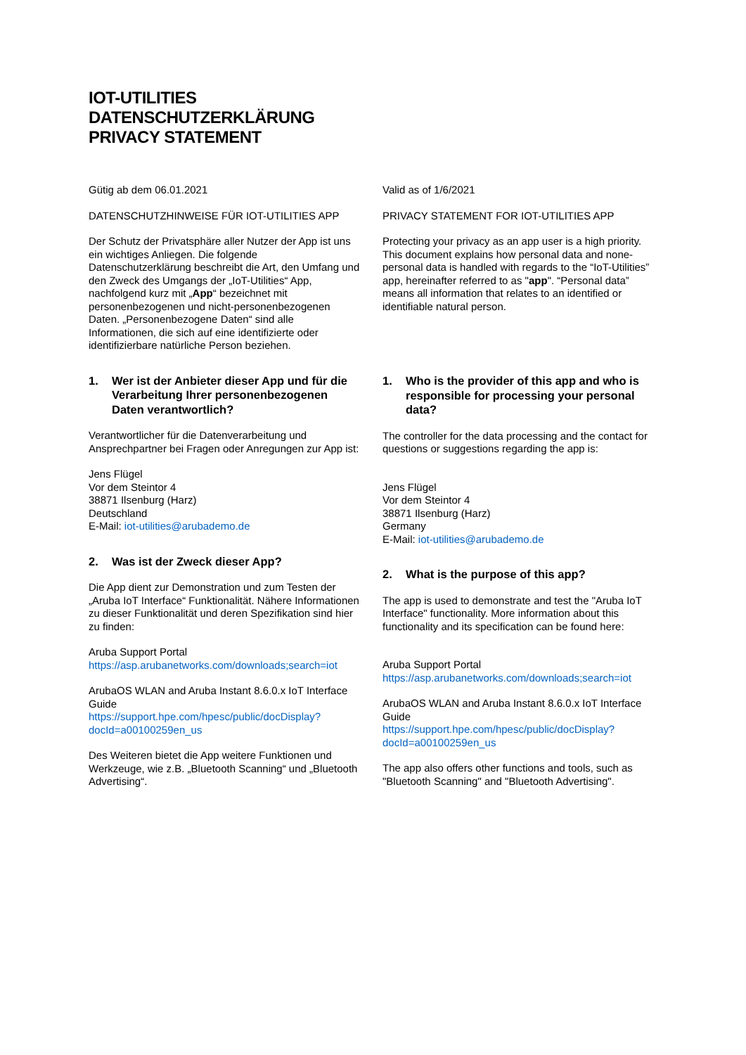IOT-UTILITIES
DATENSCHUTZERKLÄRUNG
PRIVACY STATEMENT
Gütig ab dem 06.01.2021
DATENSCHUTZHINWEISE FÜR IOT-UTILITIES APP
Der Schutz der Privatsphäre aller Nutzer der App ist uns ein wichtiges Anliegen. Die folgende Datenschutzerklärung beschreibt die Art, den Umfang und den Zweck des Umgangs der „IoT-Utilities“ App, nachfolgend kurz mit „App“ bezeichnet mit personenbezogenen und nicht-personenbezogenen Daten. „Personenbezogene Daten“ sind alle Informationen, die sich auf eine identifizierte oder identifizierbare natürliche Person beziehen.
1. Wer ist der Anbieter dieser App und für die Verarbeitung Ihrer personenbezogenen Daten verantwortlich?
Verantwortlicher für die Datenverarbeitung und Ansprechpartner bei Fragen oder Anregungen zur App ist:
Jens Flügel
Vor dem Steintor 4
38871 Ilsenburg (Harz)
Deutschland
E-Mail: iot-utilities@arubademo.de
2. Was ist der Zweck dieser App?
Die App dient zur Demonstration und zum Testen der „Aruba IoT Interface“ Funktionalität. Nähere Informationen zu dieser Funktionalität und deren Spezifikation sind hier zu finden:
Aruba Support Portal
https://asp.arubanetworks.com/downloads;search=iot
ArubaOS WLAN and Aruba Instant 8.6.0.x IoT Interface Guide
https://support.hpe.com/hpesc/public/docDisplay?docId=a00100259en_us
Des Weiteren bietet die App weitere Funktionen und Werkzeuge, wie z.B. „Bluetooth Scanning“ und „Bluetooth Advertising“.
Valid as of 1/6/2021
PRIVACY STATEMENT FOR IOT-UTILITIES APP
Protecting your privacy as an app user is a high priority. This document explains how personal data and none-personal data is handled with regards to the “IoT-Utilities” app, hereinafter referred to as "app". “Personal data” means all information that relates to an identified or identifiable natural person.
1. Who is the provider of this app and who is responsible for processing your personal data?
The controller for the data processing and the contact for questions or suggestions regarding the app is:
Jens Flügel
Vor dem Steintor 4
38871 Ilsenburg (Harz)
Germany
E-Mail: iot-utilities@arubademo.de
2. What is the purpose of this app?
The app is used to demonstrate and test the "Aruba IoT Interface" functionality. More information about this functionality and its specification can be found here:
Aruba Support Portal
https://asp.arubanetworks.com/downloads;search=iot
ArubaOS WLAN and Aruba Instant 8.6.0.x IoT Interface Guide
https://support.hpe.com/hpesc/public/docDisplay?docId=a00100259en_us
The app also offers other functions and tools, such as "Bluetooth Scanning" and "Bluetooth Advertising".